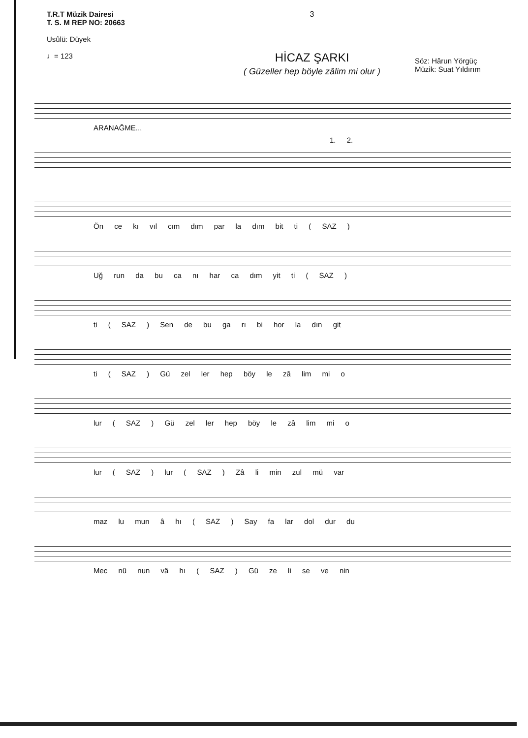T.R.T Müzik Dairesi
T. S. M REP NO: 20663
Usûlü: Düyek
♩= 123
3
HİCAZ ŞARKI
( Güzeller hep böyle zâlim mi olur )
Söz: Hârun Yörgüç
Müzik: Suat Yıldırım
ARANAĞME...
1. 2.
Ön ce kı vıl cım dım par la dım bit ti ( SAZ )
Uğ run da bu ca nı har ca dım yit ti ( SAZ )
ti ( SAZ ) Sen de bu ga rı bi hor la dın git
ti ( SAZ ) Gü zel ler hep böy le zâ lim mi o
lur ( SAZ ) Gü zel ler hep böy le zâ lim mi o
lur ( SAZ ) lur ( SAZ ) Zâ li min zul mü var
maz lu mun â hı ( SAZ ) Say fa lar dol dur du
Mec nû nun vâ hı ( SAZ ) Gü ze li se ve nin